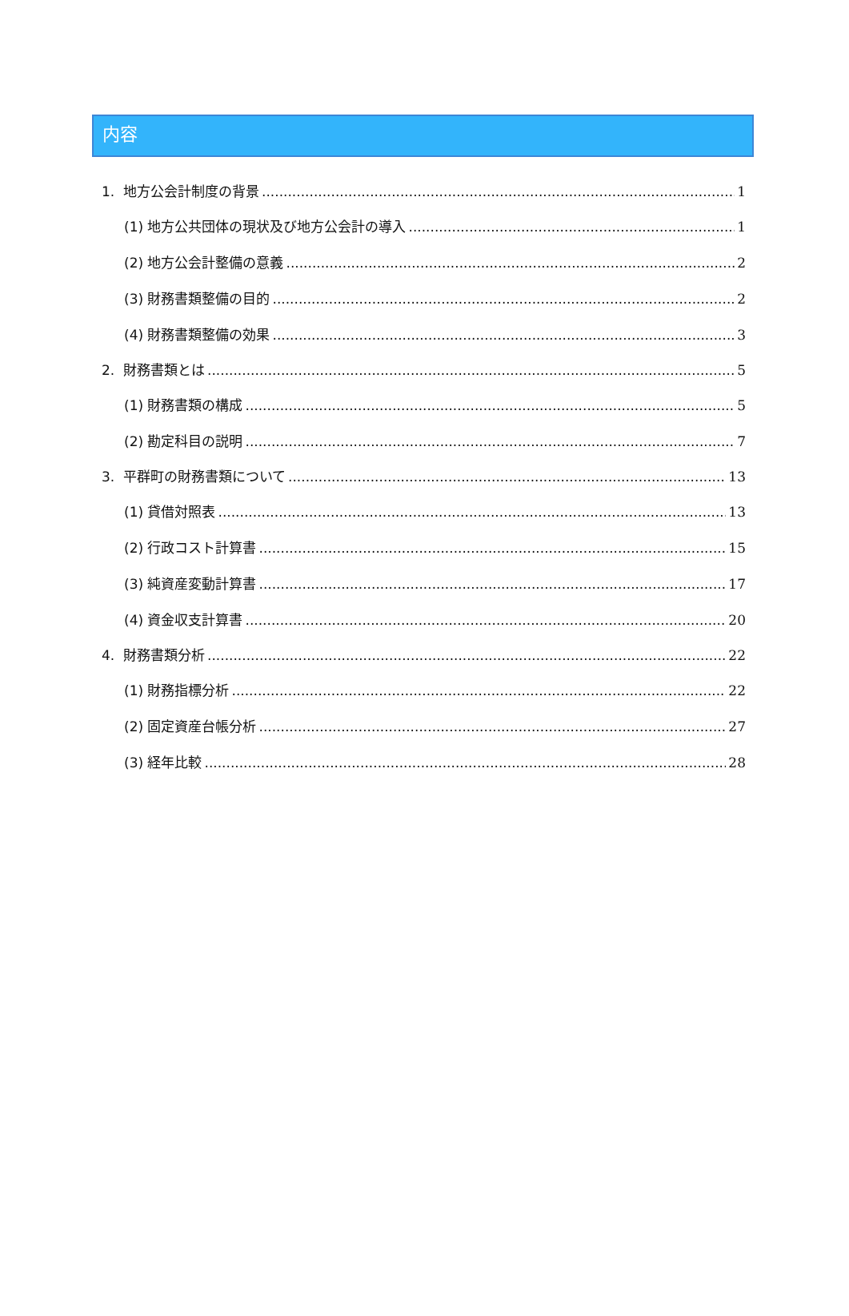内容
1. 地方公会計制度の背景 1
(1) 地方公共団体の現状及び地方公会計の導入 1
(2) 地方公会計整備の意義 2
(3) 財務書類整備の目的 2
(4) 財務書類整備の効果 3
2. 財務書類とは 5
(1) 財務書類の構成 5
(2) 勘定科目の説明 7
3. 平群町の財務書類について 13
(1) 貸借対照表 13
(2) 行政コスト計算書 15
(3) 純資産変動計算書 17
(4) 資金収支計算書 20
4. 財務書類分析 22
(1) 財務指標分析 22
(2) 固定資産台帳分析 27
(3) 経年比較 28